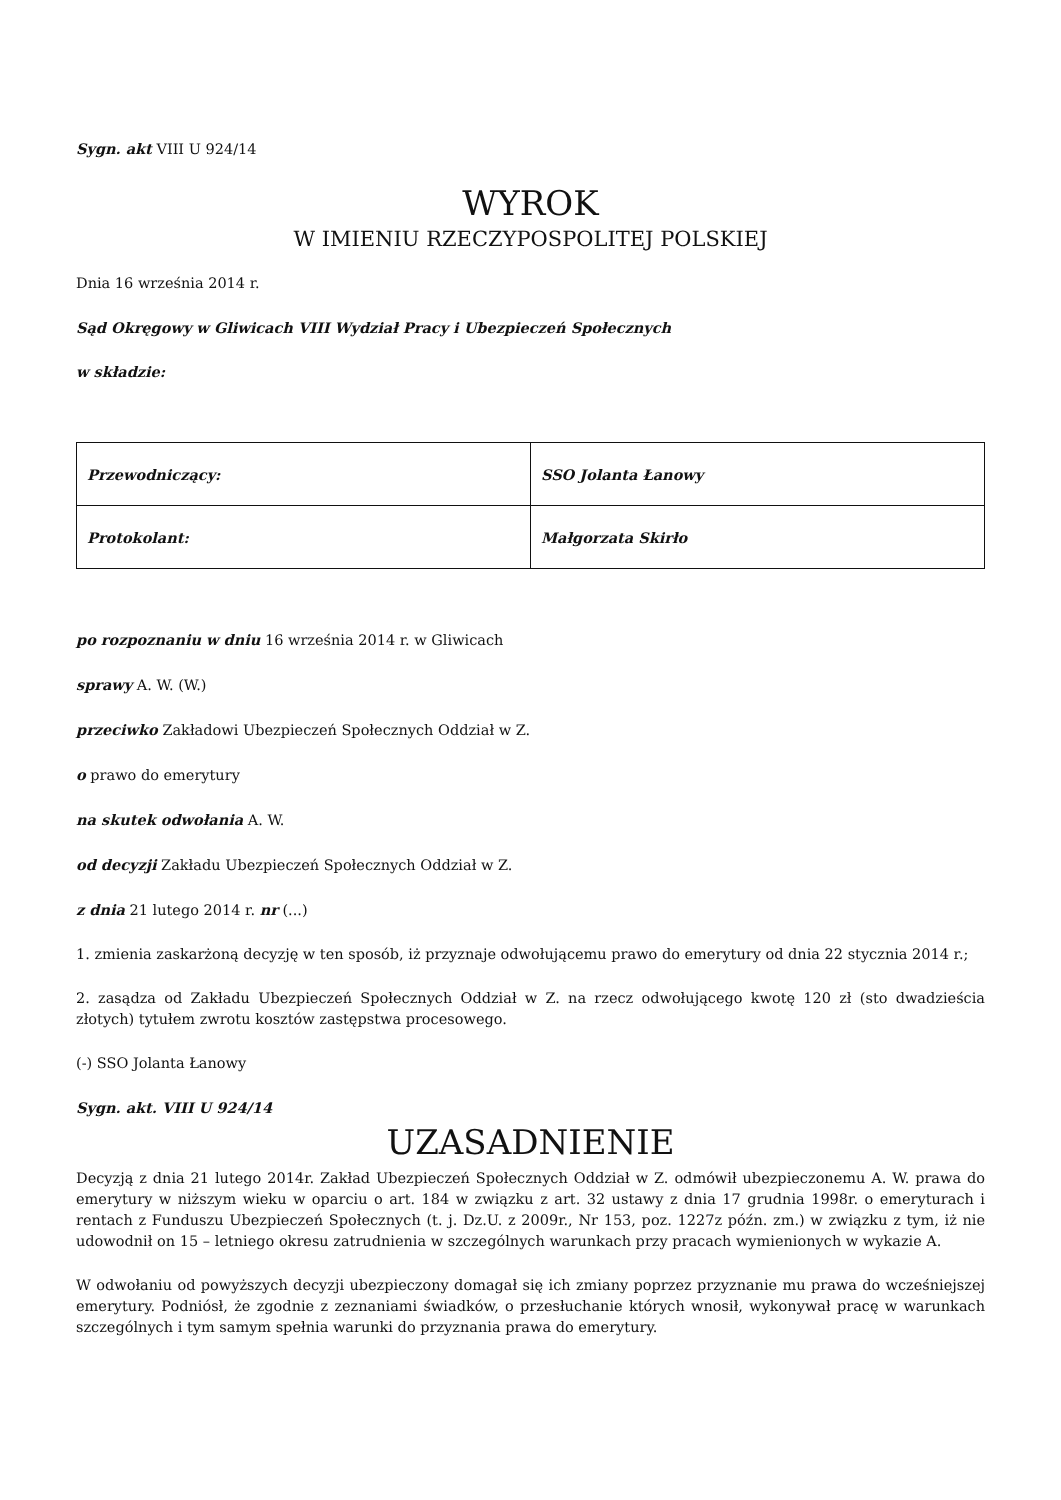Sygn. akt VIII U 924/14
WYROK
W IMIENIU RZECZYPOSPOLITEJ POLSKIEJ
Dnia 16 września 2014 r.
Sąd Okręgowy w Gliwicach VIII Wydział Pracy i Ubezpieczeń Społecznych
w składzie:
| Przewodniczący: | SSO Jolanta Łanowy |
| Protokolant: | Małgorzata Skirło |
po rozpoznaniu w dniu 16 września 2014 r. w Gliwicach
sprawy A. W. (W.)
przeciwko Zakładowi Ubezpieczeń Społecznych Oddział w Z.
o prawo do emerytury
na skutek odwołania A. W.
od decyzji Zakładu Ubezpieczeń Społecznych Oddział w Z.
z dnia 21 lutego 2014 r. nr (...)
1. zmienia zaskarżoną decyzję w ten sposób, iż przyznaje odwołującemu prawo do emerytury od dnia 22 stycznia 2014 r.;
2. zasądza od Zakładu Ubezpieczeń Społecznych Oddział w Z. na rzecz odwołującego kwotę 120 zł (sto dwadzieścia złotych) tytułem zwrotu kosztów zastępstwa procesowego.
(-) SSO Jolanta Łanowy
Sygn. akt. VIII U 924/14
UZASADNIENIE
Decyzją z dnia 21 lutego 2014r. Zakład Ubezpieczeń Społecznych Oddział w Z. odmówił ubezpieczonemu A. W. prawa do emerytury w niższym wieku w oparciu o art. 184 w związku z art. 32 ustawy z dnia 17 grudnia 1998r. o emeryturach i rentach z Funduszu Ubezpieczeń Społecznych (t. j. Dz.U. z 2009r., Nr 153, poz. 1227z późn. zm.) w związku z tym, iż nie udowodnił on 15 – letniego okresu zatrudnienia w szczególnych warunkach przy pracach wymienionych w wykazie A.
W odwołaniu od powyższych decyzji ubezpieczony domagał się ich zmiany poprzez przyznanie mu prawa do wcześniejszej emerytury. Podniósł, że zgodnie z zeznaniami świadków, o przesłuchanie których wnosił, wykonywał pracę w warunkach szczególnych i tym samym spełnia warunki do przyznania prawa do emerytury.